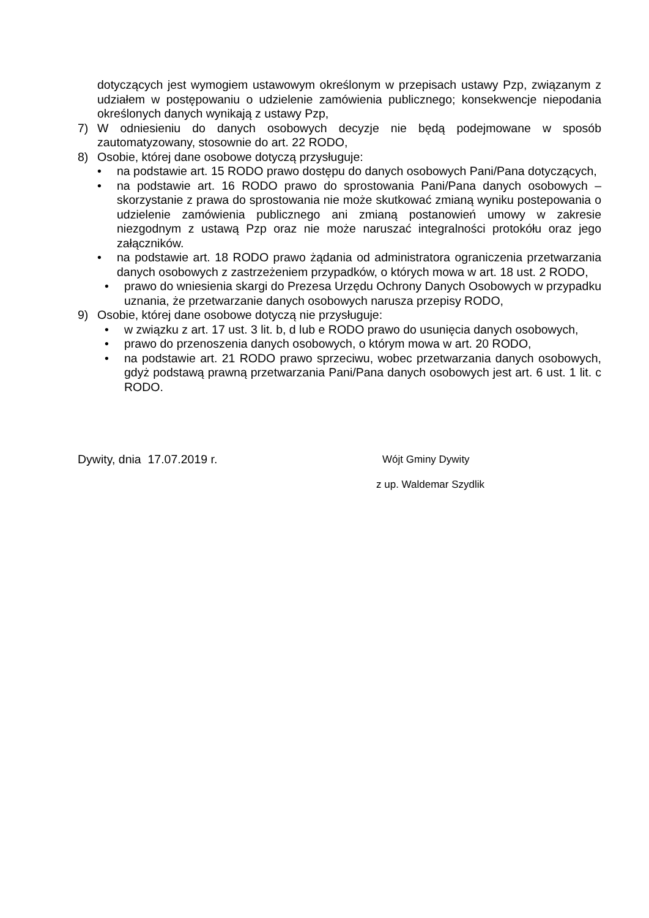dotyczących jest wymogiem ustawowym określonym w przepisach ustawy Pzp, związanym z udziałem w postępowaniu o udzielenie zamówienia publicznego; konsekwencje niepodania określonych danych wynikają z ustawy Pzp,
7) W odniesieniu do danych osobowych decyzje nie będą podejmowane w sposób zautomatyzowany, stosownie do art. 22 RODO,
8) Osobie, której dane osobowe dotyczą przysługuje:
• na podstawie art. 15 RODO prawo dostępu do danych osobowych Pani/Pana dotyczących,
• na podstawie art. 16 RODO prawo do sprostowania Pani/Pana danych osobowych – skorzystanie z prawa do sprostowania nie może skutkować zmianą wyniku postepowania o udzielenie zamówienia publicznego ani zmianą postanowień umowy w zakresie niezgodnym z ustawą Pzp oraz nie może naruszać integralności protokółu oraz jego załączników.
• na podstawie art. 18 RODO prawo żądania od administratora ograniczenia przetwarzania danych osobowych z zastrzeżeniem przypadków, o których mowa w art. 18 ust. 2 RODO,
• prawo do wniesienia skargi do Prezesa Urzędu Ochrony Danych Osobowych w przypadku uznania, że przetwarzanie danych osobowych narusza przepisy RODO,
9) Osobie, której dane osobowe dotyczą nie przysługuje:
• w związku z art. 17 ust. 3 lit. b, d lub e RODO prawo do usunięcia danych osobowych,
• prawo do przenoszenia danych osobowych, o którym mowa w art. 20 RODO,
• na podstawie art. 21 RODO prawo sprzeciwu, wobec przetwarzania danych osobowych, gdyż podstawą prawną przetwarzania Pani/Pana danych osobowych jest art. 6 ust. 1 lit. c RODO.
Dywity, dnia 17.07.2019 r. Wójt Gminy Dywity
z up. Waldemar Szydlik